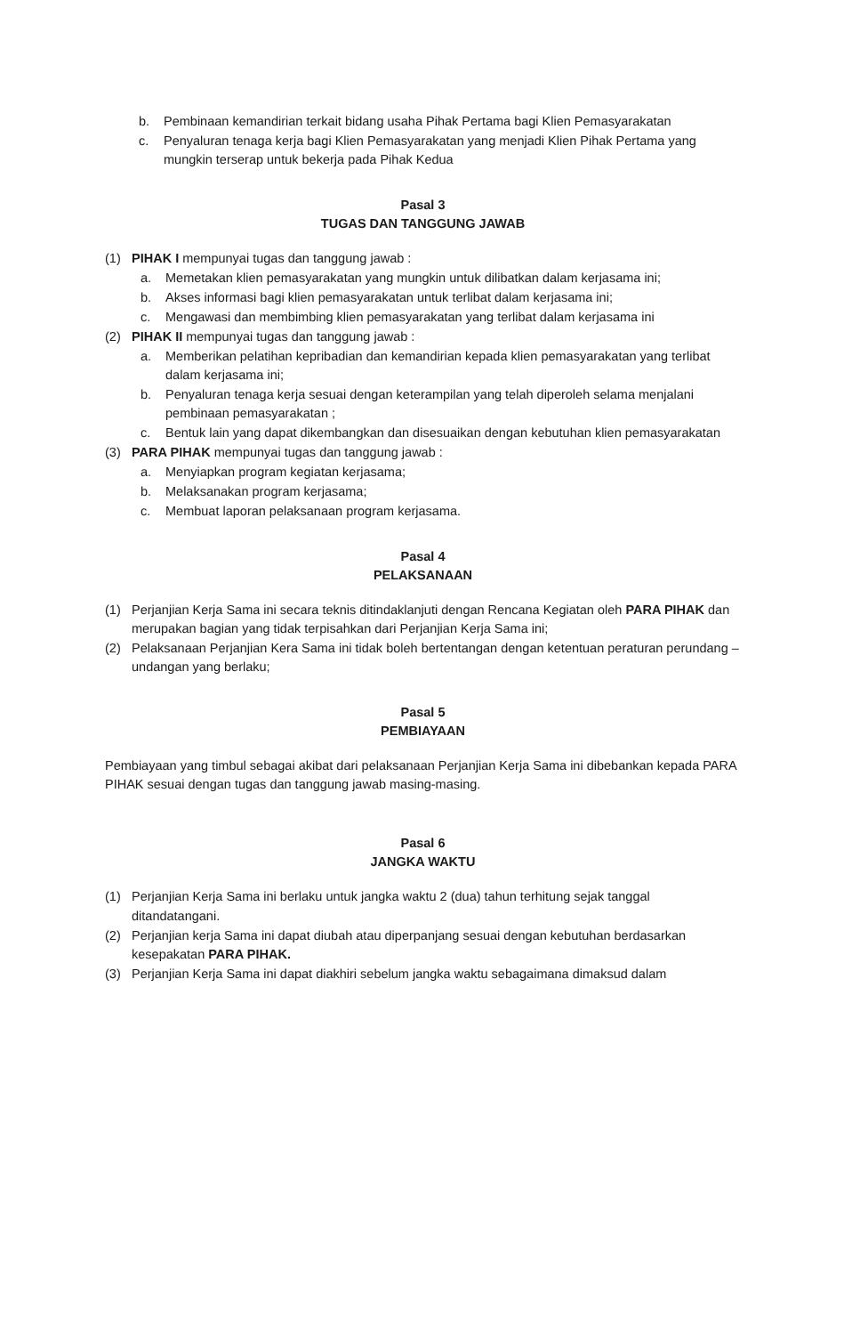b. Pembinaan kemandirian terkait bidang usaha Pihak Pertama bagi Klien Pemasyarakatan
c. Penyaluran tenaga kerja bagi Klien Pemasyarakatan yang menjadi Klien Pihak Pertama yang mungkin terserap untuk bekerja pada Pihak Kedua
Pasal 3
TUGAS DAN TANGGUNG JAWAB
(1) PIHAK I mempunyai tugas dan tanggung jawab :
a. Memetakan klien pemasyarakatan yang mungkin untuk dilibatkan dalam kerjasama ini;
b. Akses informasi bagi klien pemasyarakatan untuk terlibat dalam kerjasama ini;
c. Mengawasi dan membimbing klien pemasyarakatan yang terlibat dalam kerjasama ini
(2) PIHAK II mempunyai tugas dan tanggung jawab :
a. Memberikan pelatihan kepribadian dan kemandirian kepada klien pemasyarakatan yang terlibat dalam kerjasama ini;
b. Penyaluran tenaga kerja sesuai dengan keterampilan yang telah diperoleh selama menjalani pembinaan pemasyarakatan ;
c. Bentuk lain yang dapat dikembangkan dan disesuaikan dengan kebutuhan klien pemasyarakatan
(3) PARA PIHAK mempunyai tugas dan tanggung jawab :
a. Menyiapkan program kegiatan kerjasama;
b. Melaksanakan program kerjasama;
c. Membuat laporan pelaksanaan program kerjasama.
Pasal 4
PELAKSANAAN
(1) Perjanjian Kerja Sama ini secara teknis ditindaklanjuti dengan Rencana Kegiatan oleh PARA PIHAK dan merupakan bagian yang tidak terpisahkan dari Perjanjian Kerja Sama ini;
(2) Pelaksanaan Perjanjian Kera Sama ini tidak boleh bertentangan dengan ketentuan peraturan perundang – undangan yang berlaku;
Pasal 5
PEMBIAYAAN
Pembiayaan yang timbul sebagai akibat dari pelaksanaan Perjanjian Kerja Sama ini dibebankan kepada PARA PIHAK sesuai dengan tugas dan tanggung jawab masing-masing.
Pasal 6
JANGKA WAKTU
(1) Perjanjian Kerja Sama ini berlaku untuk jangka waktu 2 (dua) tahun terhitung sejak tanggal ditandatangani.
(2) Perjanjian kerja Sama ini dapat diubah atau diperpanjang sesuai dengan kebutuhan berdasarkan kesepakatan PARA PIHAK.
(3) Perjanjian Kerja Sama ini dapat diakhiri sebelum jangka waktu sebagaimana dimaksud dalam